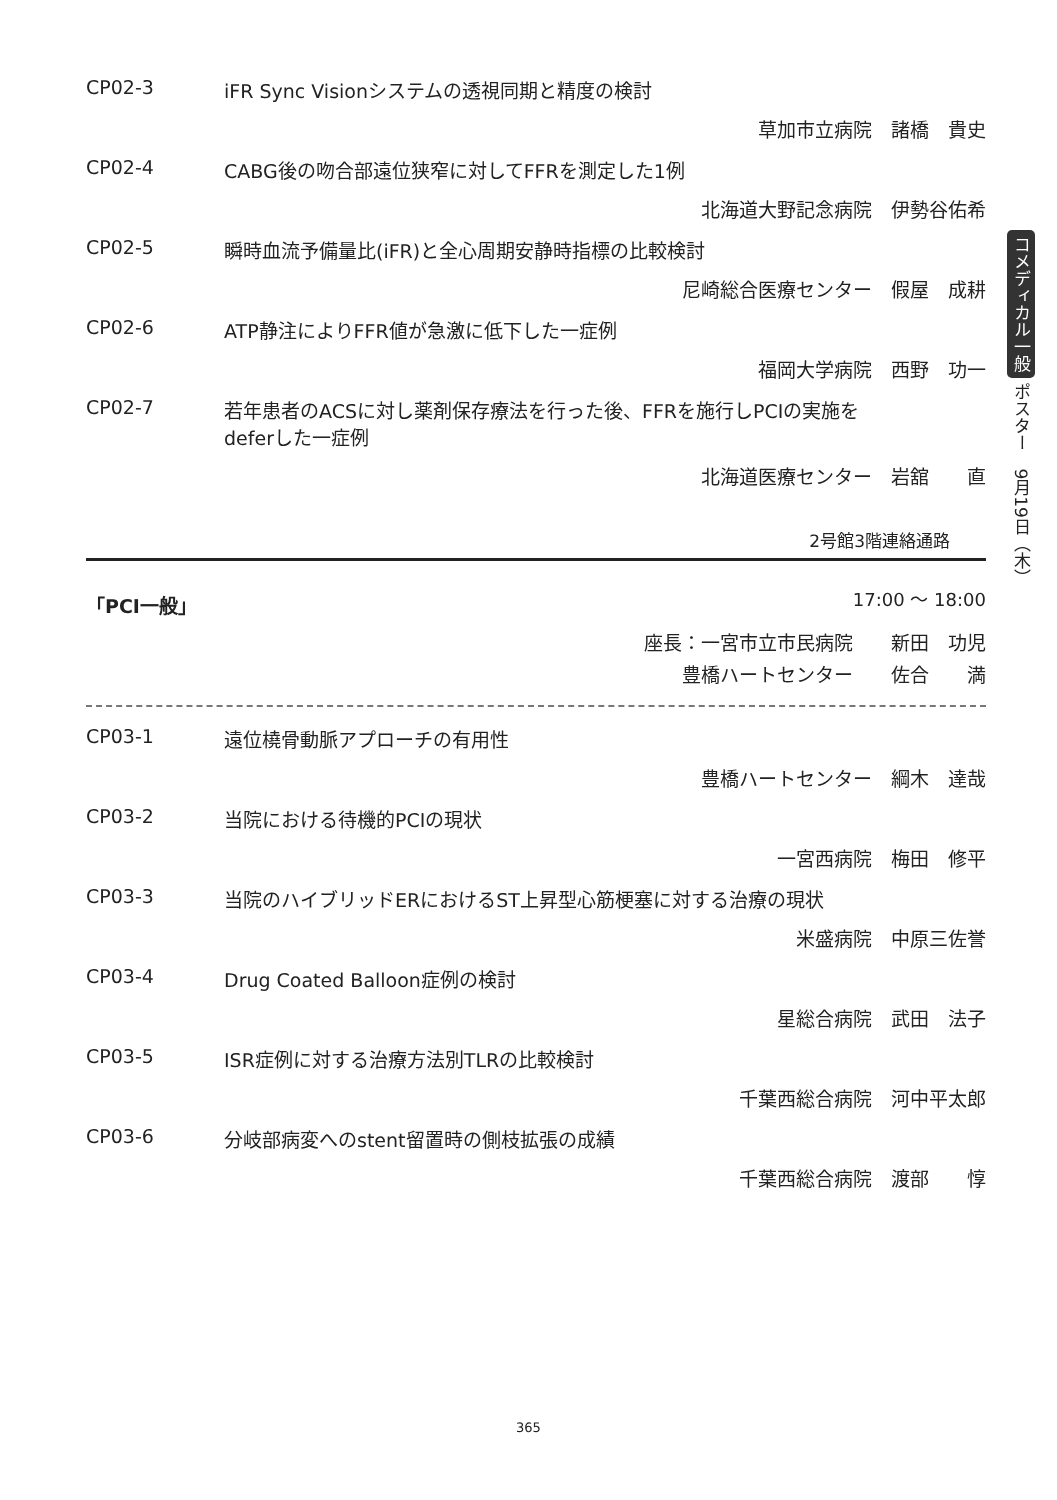CP02-3 iFR Sync Visionシステムの透視同期と精度の検討
草加市立病院　諸橋　貴史
CP02-4 CABG後の吻合部遠位狭窄に対してFFRを測定した1例
北海道大野記念病院　伊勢谷佑希
CP02-5 瞬時血流予備量比(iFR)と全心周期安静時指標の比較検討
尼崎総合医療センター　假屋　成耕
CP02-6 ATP静注によりFFR値が急激に低下した一症例
福岡大学病院　西野　功一
CP02-7 若年患者のACSに対し薬剤保存療法を行った後、FFRを施行しPCIの実施を
deferした一症例
北海道医療センター　岩舘　　直
2号館3階連絡通路
「PCI一般」 17:00 ～ 18:00
座長：一宮市立市民病院　　新田　功児
豊橋ハートセンター　　佐合　　満
CP03-1 遠位橈骨動脈アプローチの有用性
豊橋ハートセンター　綱木　達哉
CP03-2 当院における待機的PCIの現状
一宮西病院　梅田　修平
CP03-3 当院のハイブリッドERにおけるST上昇型心筋梗塞に対する治療の現状
米盛病院　中原三佐誉
CP03-4 Drug Coated Balloon症例の検討
星総合病院　武田　法子
CP03-5 ISR症例に対する治療方法別TLRの比較検討
千葉西総合病院　河中平太郎
CP03-6 分岐部病変へのstent留置時の側枝拡張の成績
千葉西総合病院　渡部　　惇
コメディカル一般 ポスター　9月19日（木）
365